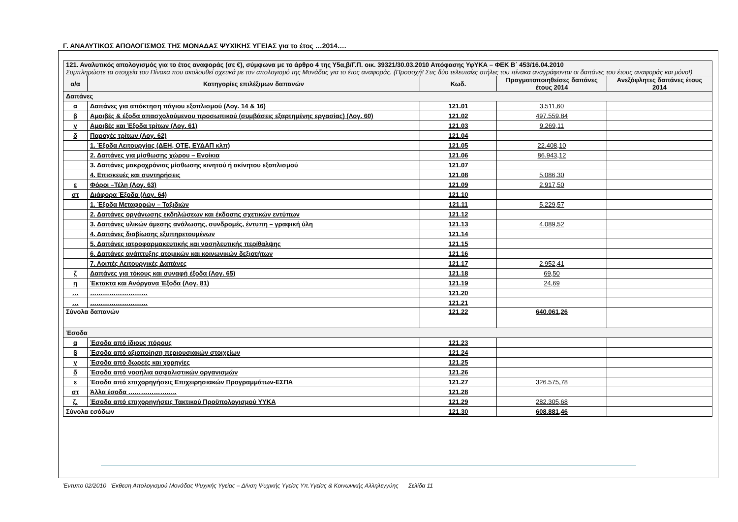Γ. ΑΝΑΛΥΤΙΚΟΣ ΑΠΟΛΟΓΙΣΜΟΣ ΤΗΣ ΜΟΝΑΔΑΣ ΨΥΧΙΚΗΣ ΥΓΕΙΑΣ για το έτος …2014….
| 121. Αναλυτικός απολογισμός για το έτος αναφοράς (σε €), σύμφωνα με το άρθρο 4 της Υ5α,β/Γ.Π. οικ. 39321/30.03.2010 Απόφασης ΥφΥΚΑ – ΦΕΚ Β΄ 453/16.04.2010 Συμπληρώστε τα στοιχεία του Πίνακα που ακολουθεί σχετικά με τον απολογισμό της Μονάδας για το έτος αναφοράς. (Προσοχή! Στις δύο τελευταίες στήλες του πίνακα αναγράφονται οι δαπάνες του έτους αναφοράς και μόνο!) | | | | |
| α/α | Κατηγορίες επιλέξιμων δαπανών | Κωδ. | Πραγματοποιηθείσες δαπάνες έτους 2014 | Ανεξόφλητες δαπάνες έτους 2014 |
| Δαπάνες | | | | |
| α | Δαπάνες για απόκτηση πάγιου εξοπλισμού (Λογ. 14 & 16) | 121.01 | 3.511,60 | |
| β | Αμοιβές & έξοδα απασχολούμενου προσωπικού (συμβάσεις εξαρτημένης εργασίας) (Λογ. 60) | 121.02 | 497.559,84 | |
| γ | Αμοιβές και Έξοδα τρίτων (Λογ. 61) | 121.03 | 9.269,11 | |
| δ | Παροχές τρίτων (Λογ. 62) | 121.04 | | |
| | 1. Έξοδα Λειτουργίας (ΔΕΗ, ΟΤΕ, ΕΥΔΑΠ κλπ) | 121.05 | 22.408,10 | |
| | 2. Δαπάνες για μίσθωσης χώρου – Ενοίκια | 121.06 | 86.943,12 | |
| | 3. Δαπάνες μακροχρόνιας μίσθωσης κινητού ή ακίνητου εξοπλισμού | 121.07 | | |
| | 4. Επισκευές και συντηρήσεις | 121.08 | 5.086,30 | |
| ε | Φόροι –Τέλη (Λογ. 63) | 121.09 | 2.917,50 | |
| στ | Διάφορα Έξοδα (Λογ. 64) | 121.10 | | |
| | 1. Έξοδα Μεταφορών – Ταξιδιών | 121.11 | 5.229,57 | |
| | 2. Δαπάνες οργάνωσης εκδηλώσεων και έκδοσης σχετικών εντύπων | 121.12 | | |
| | 3. Δαπάνες υλικών άμεσης ανάλωσης, συνδρομές, έντυπη – γραφική ύλη | 121.13 | 4.089,52 | |
| | 4. Δαπάνες διαβίωσης εξυπηρετουμένων | 121.14 | | |
| | 5. Δαπάνες ιατροφαρμακευτικής και νοσηλευτικής περίθαλψης | 121.15 | | |
| | 6. Δαπάνες ανάπτυξης ατομικών και κοινωνικών δεξιοτήτων | 121.16 | | |
| | 7. Λοιπές Λειτουργικές Δαπάνες | 121.17 | 2.952,41 | |
| ζ | Δαπάνες για τόκους και συναφή έξοδα (Λογ. 65) | 121.18 | 69,50 | |
| η | Έκτακτα και Ανόργανα Έξοδα (Λογ. 81) | 121.19 | 24,69 | |
| … | ……………………… | 121.20 | | |
| … | ……………………… | 121.21 | | |
| Σύνολα δαπανών | | 121.22 | 640.061,26 | |
| Έσοδα | | | | |
| α | Έσοδα από ίδιους πόρους | 121.23 | | |
| β | Έσοδα από αξιοποίηση περιουσιακών στοιχείων | 121.24 | | |
| γ | Έσοδα από δωρεές και χορηγίες | 121.25 | | |
| δ | Έσοδα από νοσήλια ασφαλιστικών οργανισμών | 121.26 | | |
| ε | Έσοδα από επιχορηγήσεις Επιχειρησιακών Προγραμμάτων-ΕΣΠΑ | 121.27 | 326.575,78 | |
| στ | Άλλα έσοδα ………………….. | 121.28 | | |
| ζ. | Έσοδα από επιχορηγήσεις Τακτικού Προϋπολογισμού ΥΥΚΑ | 121.29 | 282.305,68 | |
| Σύνολα εσόδων | | 121.30 | 608.881,46 | |
Έντυπο 02/2010 Έκθεση Απολογισμού Μονάδας Ψυχικής Υγείας – Δ/νση Ψυχικής Υγείας Υπ.Υγείας & Κοινωνικής Αλληλεγγύης Σελίδα 11